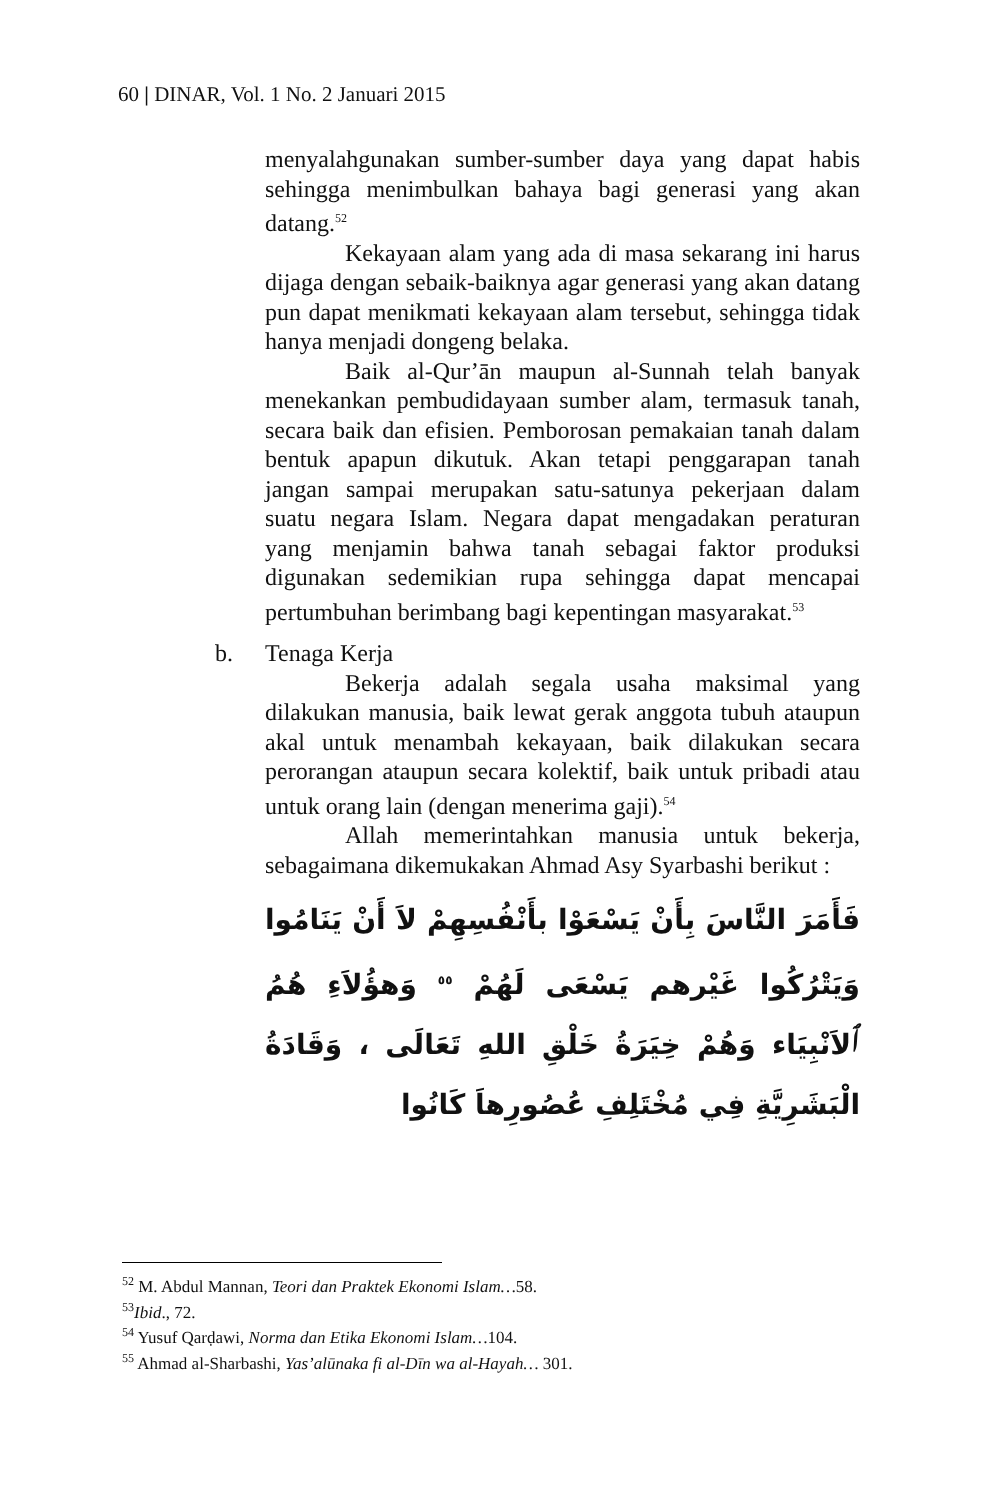60 | DINAR, Vol. 1 No. 2 Januari 2015
menyalahgunakan sumber-sumber daya yang dapat habis sehingga menimbulkan bahaya bagi generasi yang akan datang.<sup>52</sup>
Kekayaan alam yang ada di masa sekarang ini harus dijaga dengan sebaik-baiknya agar generasi yang akan datang pun dapat menikmati kekayaan alam tersebut, sehingga tidak hanya menjadi dongeng belaka.
Baik al-Qur’ān maupun al-Sunnah telah banyak menekankan pembudidayaan sumber alam, termasuk tanah, secara baik dan efisien. Pemborosan pemakaian tanah dalam bentuk apapun dikutuk. Akan tetapi penggarapan tanah jangan sampai merupakan satu-satunya pekerjaan dalam suatu negara Islam. Negara dapat mengadakan peraturan yang menjamin bahwa tanah sebagai faktor produksi digunakan sedemikian rupa sehingga dapat mencapai pertumbuhan berimbang bagi kepentingan masyarakat.<sup>53</sup>
b. Tenaga Kerja
Bekerja adalah segala usaha maksimal yang dilakukan manusia, baik lewat gerak anggota tubuh ataupun akal untuk menambah kekayaan, baik dilakukan secara perorangan ataupun secara kolektif, baik untuk pribadi atau untuk orang lain (dengan menerima gaji).<sup>54</sup>
Allah memerintahkan manusia untuk bekerja, sebagaimana dikemukakan Ahmad Asy Syarbashi berikut :
فَأَمَرَ النَّاسَ بِأَنْ يَسْعَوْا بأَنْفُسِهِمْ لاَ أَنْ يَنَامُوا وَيَتْرُكُوا غَيْرهم يَسْعَى لَهُمْ <sup>٥٥</sup> وَهؤُلاَءِ هُمُ ٱلاَنْبِيَاء وَهُمْ خِيَرَةُ خَلْقِ اللهِ تَعَالَى ، وَقَادَةُ الْبَشَرِيَّةِ فِي مُخْتَلِفِ عُصُورِهاَ كَانُوا
<sup>52</sup> M. Abdul Mannan, Teori dan Praktek Ekonomi Islam…58.
<sup>53</sup> Ibid., 72.
<sup>54</sup> Yusuf Qarḍawi, Norma dan Etika Ekonomi Islam…104.
<sup>55</sup> Ahmad al-Sharbashi, Yas’alūnaka fi al-Dīn wa al-Hayah… 301.